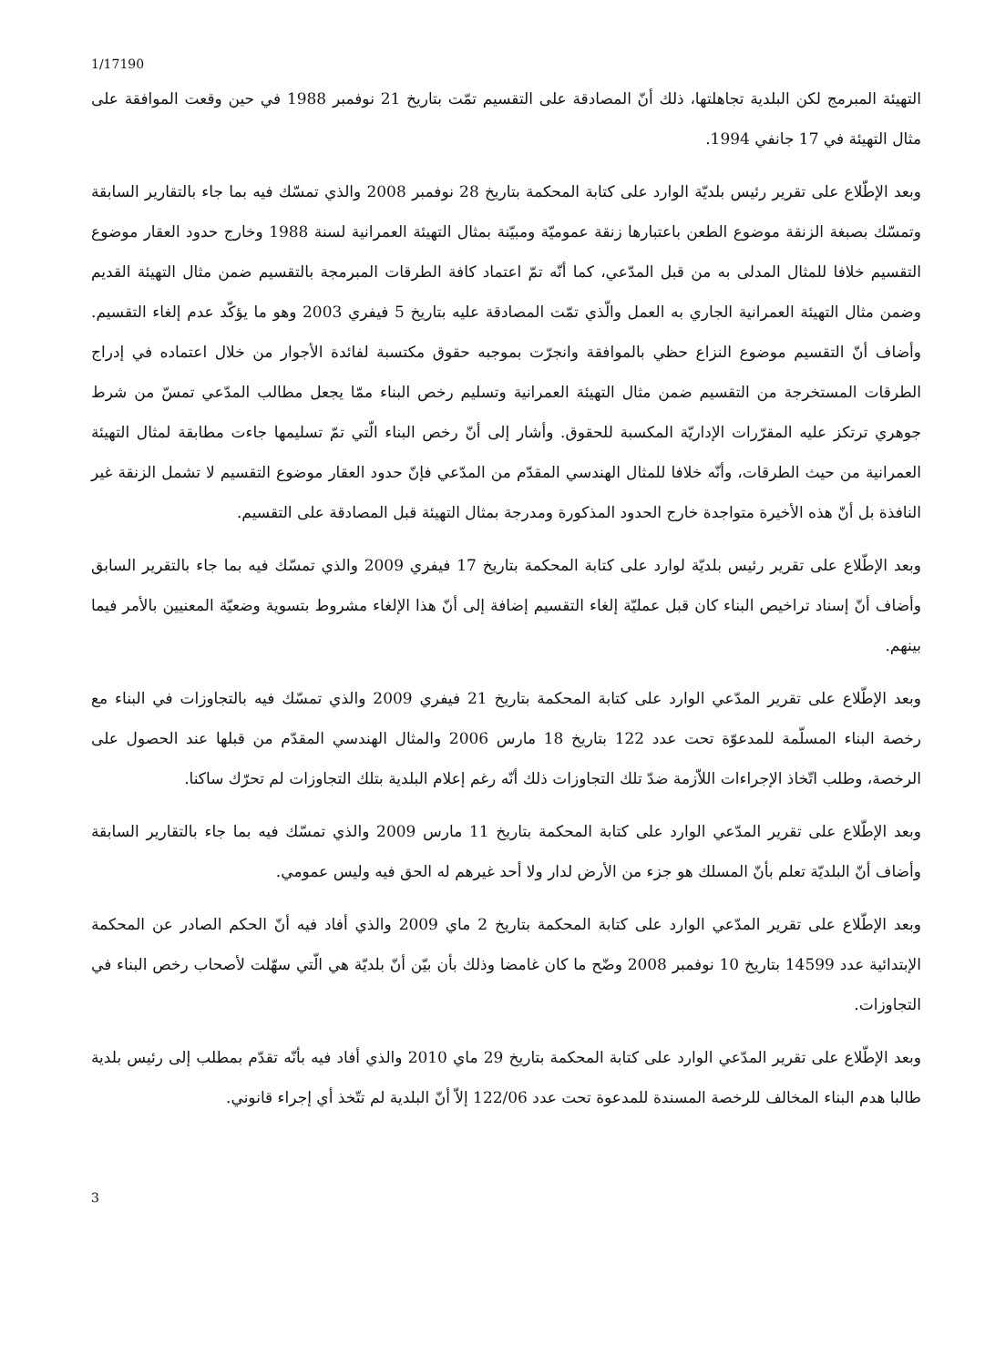1/17190
التهيئة المبرمج لكن البلدية تجاهلتها، ذلك أنّ المصادقة على التقسيم تمّت بتاريخ 21 نوفمبر 1988 في حين وقعت الموافقة على مثال التهيئة في 17 جانفي 1994.
وبعد الإطّلاع على تقرير رئيس بلديّة الوارد على كتابة المحكمة بتاريخ 28 نوفمبر 2008 والذي تمسّك فيه بما جاء بالتقارير السابقة وتمسّك بصبغة الزنقة موضوع الطعن باعتبارها زنقة عموميّة ومبيّنة بمثال التهيئة العمرانية لسنة 1988 وخارج حدود العقار موضوع التقسيم خلافا للمثال المدلى به من قبل المدّعي، كما أنّه تمّ اعتماد كافة الطرقات المبرمجة بالتقسيم ضمن مثال التهيئة القديم وضمن مثال التهيئة العمرانية الجاري به العمل والّذي تمّت المصادقة عليه بتاريخ 5 فيفري 2003 وهو ما يؤكّد عدم إلغاء التقسيم. وأضاف أنّ التقسيم موضوع النزاع حظي بالموافقة وانجرّت بموجبه حقوق مكتسبة لفائدة الأجوار من خلال اعتماده في إدراج الطرقات المستخرجة من التقسيم ضمن مثال التهيئة العمرانية وتسليم رخص البناء ممّا يجعل مطالب المدّعي تمسّ من شرط جوهري ترتكز عليه المقرّرات الإداريّة المكسبة للحقوق. وأشار إلى أنّ رخص البناء الّتي تمّ تسليمها جاءت مطابقة لمثال التهيئة العمرانية من حيث الطرقات، وأنّه خلافا للمثال الهندسي المقدّم من المدّعي فإنّ حدود العقار موضوع التقسيم لا تشمل الزنقة غير النافذة بل أنّ هذه الأخيرة متواجدة خارج الحدود المذكورة ومدرجة بمثال التهيئة قبل المصادقة على التقسيم.
وبعد الإطّلاع على تقرير رئيس بلديّة لوارد على كتابة المحكمة بتاريخ 17 فيفري 2009 والذي تمسّك فيه بما جاء بالتقرير السابق وأضاف أنّ إسناد تراخيص البناء كان قبل عمليّة إلغاء التقسيم إضافة إلى أنّ هذا الإلغاء مشروط بتسوية وضعيّة المعنيين بالأمر فيما بينهم.
وبعد الإطّلاع على تقرير المدّعي الوارد على كتابة المحكمة بتاريخ 21 فيفري 2009 والذي تمسّك فيه بالتجاوزات في البناء مع رخصة البناء المسلّمة للمدعوّة تحت عدد 122 بتاريخ 18 مارس 2006 والمثال الهندسي المقدّم من قبلها عند الحصول على الرخصة، وطلب اتّخاذ الإجراءات اللاّزمة ضدّ تلك التجاوزات ذلك أنّه رغم إعلام البلدية بتلك التجاوزات لم تحرّك ساكنا.
وبعد الإطّلاع على تقرير المدّعي الوارد على كتابة المحكمة بتاريخ 11 مارس 2009 والذي تمسّك فيه بما جاء بالتقارير السابقة وأضاف أنّ البلديّة تعلم بأنّ المسلك هو جزء من الأرض لدار ولا أحد غيرهم له الحق فيه وليس عمومي.
وبعد الإطّلاع على تقرير المدّعي الوارد على كتابة المحكمة بتاريخ 2 ماي 2009 والذي أفاد فيه أنّ الحكم الصادر عن المحكمة الإبتدائية عدد 14599 بتاريخ 10 نوفمبر 2008 وضّح ما كان غامضا وذلك بأن بيّن أنّ بلديّة هي الّتي سهّلت لأصحاب رخص البناء في التجاوزات.
وبعد الإطّلاع على تقرير المدّعي الوارد على كتابة المحكمة بتاريخ 29 ماي 2010 والذي أفاد فيه بأنّه تقدّم بمطلب إلى رئيس بلدية طالبا هدم البناء المخالف للرخصة المسندة للمدعوة تحت عدد 122/06 إلاّ أنّ البلدية لم تتّخذ أي إجراء قانوني.
3